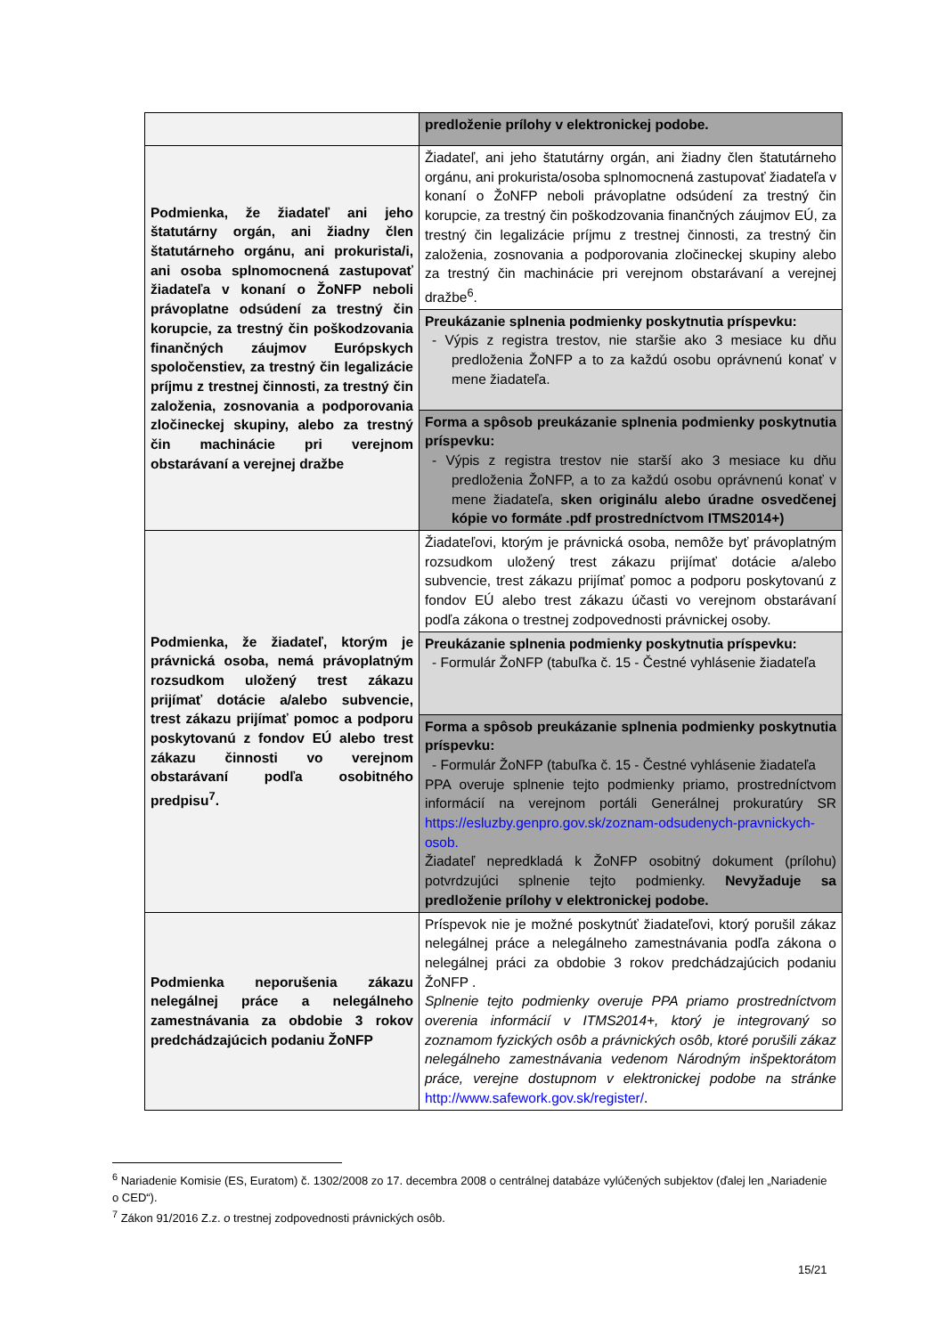| | predloženie prílohy v elektronickej podobe. |
| Podmienka, že žiadateľ ani jeho štatutárny orgán, ani žiadny člen štatutárneho orgánu, ani prokurista/i, ani osoba splnomocnená zastupovať žiadateľa v konaní o ŽoNFP neboli právoplatne odsúdení za trestný čin korupcie, za trestný čin poškodzovania finančných záujmov Európskych spoločenstiev, za trestný čin legalizácie príjmu z trestnej činnosti, za trestný čin založenia, zosnovania a podporovania zločineckej skupiny, alebo za trestný čin machinácie pri verejnom obstarávaní a verejnej dražbe | Žiadateľ, ani jeho štatutárny orgán, ani žiadny člen štatutárneho orgánu, ani prokurista/osoba splnomocnená zastupovať žiadateľa v konaní o ŽoNFP neboli právoplatne odsúdení za trestný čin korupcie, za trestný čin poškodzovania finančných záujmov EÚ, za trestný čin legalizácie príjmu z trestnej činnosti, za trestný čin založenia, zosnovania a podporovania zločineckej skupiny alebo za trestný čin machinácie pri verejnom obstarávaní a verejnej dražbe<sup>6</sup>. |
| | Preukázanie splnenia podmienky poskytnutia príspevku: - Výpis z registra trestov, nie staršie ako 3 mesiace ku dňu predloženia ŽoNFP a to za každú osobu oprávnenú konať v mene žiadateľa. |
| | Forma a spôsob preukázanie splnenia podmienky poskytnutia príspevku: - Výpis z registra trestov nie starší ako 3 mesiace ku dňu predloženia ŽoNFP, a to za každú osobu oprávnenú konať v mene žiadateľa, sken originálu alebo úradne osvedčenej kópie vo formáte .pdf prostredníctvom ITMS2014+) |
| Podmienka, že žiadateľ, ktorým je právnická osoba, nemá právoplatným rozsudkom uložený trest zákazu prijímať dotácie a/alebo subvencie, trest zákazu prijímať pomoc a podporu poskytovanú z fondov EÚ alebo trest zákazu činnosti vo verejnom obstarávaní podľa osobitného predpisu<sup>7</sup>. | Žiadateľovi, ktorým je právnická osoba, nemôže byť právoplatným rozsudkom uložený trest zákazu prijímať dotácie a/alebo subvencie, trest zákazu prijímať pomoc a podporu poskytovanú z fondov EÚ alebo trest zákazu účasti vo verejnom obstarávaní podľa zákona o trestnej zodpovednosti právnickej osoby. |
| | Preukázanie splnenia podmienky poskytnutia príspevku: - Formulár ŽoNFP (tabuľka č. 15 - Čestné vyhlásenie žiadateľa |
| | Forma a spôsob preukázanie splnenia podmienky poskytnutia príspevku: - Formulár ŽoNFP (tabuľka č. 15 - Čestné vyhlásenie žiadateľa PPA overuje splnenie tejto podmienky priamo, prostredníctvom informácií na verejnom portáli Generálnej prokuratúry SR https://esluzby.genpro.gov.sk/zoznam-odsudenych-pravnickych-osob. Žiadateľ nepredkladá k ŽoNFP osobitný dokument (prílohu) potvrdzujúci splnenie tejto podmienky. Nevyžaduje sa predloženie prílohy v elektronickej podobe. |
| Podmienka neporušenia zákazu nelegálnej práce a nelegálneho zamestnávania za obdobie 3 rokov predchádzajúcich podaniu ŽoNFP | Príspevok nie je možné poskytnúť žiadateľovi, ktorý porušil zákaz nelegálnej práce a nelegálneho zamestnávania podľa zákona o nelegálnej práci za obdobie 3 rokov predchádzajúcich podaniu ŽoNFP . Splnenie tejto podmienky overuje PPA priamo prostredníctvom overenia informácií v ITMS2014+, ktorý je integrovaný so zoznamom fyzických osôb a právnických osôb, ktoré porušili zákaz nelegálneho zamestnávania vedenom Národným inšpektorátom práce, verejne dostupnom v elektronickej podobe na stránke http://www.safework.gov.sk/register/ . |
<sup>6</sup> Nariadenie Komisie (ES, Euratom) č. 1302/2008 zo 17. decembra 2008 o centrálnej databáze vylúčených subjektov (ďalej len „Nariadenie o CED“).
<sup>7</sup> Zákon 91/2016 Z.z. o trestnej zodpovednosti právnických osôb.
15/21